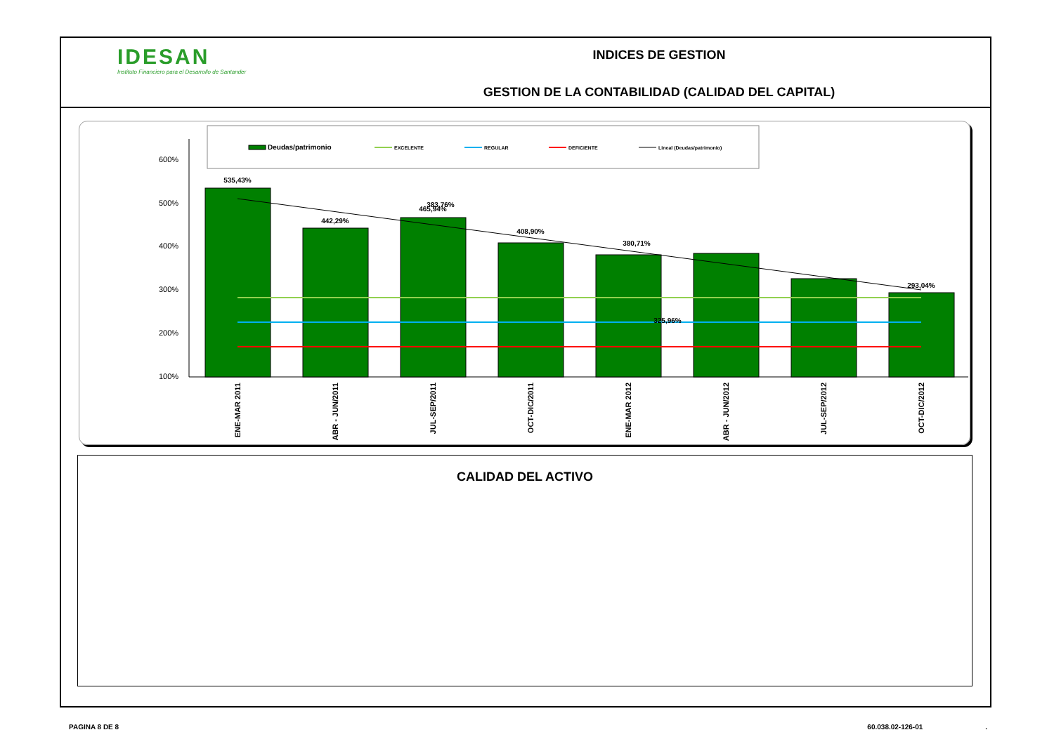IDESAN
Instituto Financiero para el Desarrollo de Santander
INDICES DE GESTION
GESTION DE LA CONTABILIDAD (CALIDAD DEL CAPITAL)
Deudas/patrimonio
EXCELENTE
REGULAR
DEFICIENTE
Lineal (Deudas/patrimonio)
600%
500%
400%
300%
200%
100%
535,43%
442,29%
465,94%
383,76%
408,90%
380,71%
325,96%
293,04%
ENE-MAR 2011
ABR - JUN/2011
JUL-SEP/2011
OCT-DIC/2011
ENE-MAR 2012
ABR - JUN/2012
JUL-SEP/2012
OCT-DIC/2012
CALIDAD DEL ACTIVO
PAGINA 8 DE 8 60.038.02-126-01 .